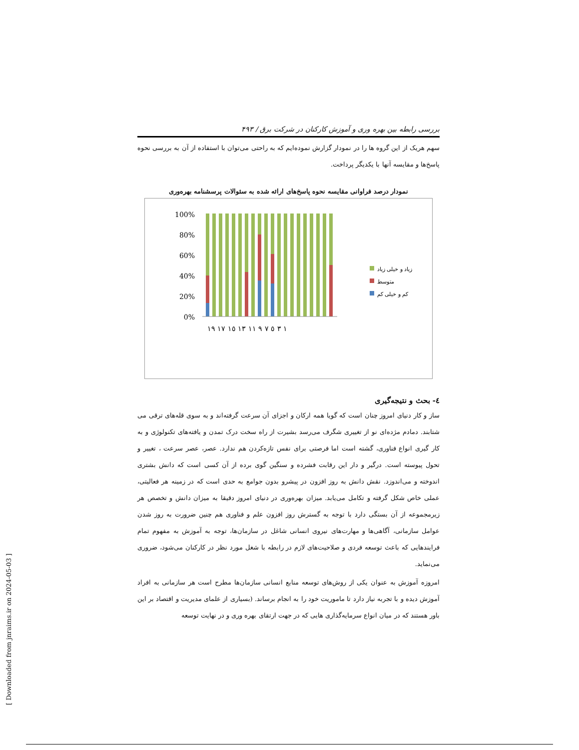بررسی رابطه بین بهره وری و آموزش کارکنان در شرکت برق / ۴۹۳
سهم هریک از این گروه ها را در نمودار گزارش نموده‌ایم که به راحتی می‌توان با استفاده از آن به بررسی نحوه پاسخ‌ها و مقایسه آنها با یکدیگر پرداخت.
نمودار درصد فراوانی مقایسه نحوه پاسخ‌های ارائه شده به سئوالات پرسشنامه بهره‌وری
100%
80%
60%
40%
20%
0%
١ ٣ ٥ ٧ ٩ ١١ ١٣ ١٥ ١٧ ١٩
زیاد و خیلی زیاد
متوسط
کم و خیلی کم
٤- بحث و نتیجه‌گیری
ساز و کار دنیای امروز چنان است که گویا همه ارکان و اجزای آن سرعت گرفته‌اند و به سوی قله‌های ترقی می شتابند. دمادم مژده‌ای نو از تغییری شگرف می‌رسد بشیرت از راه سخت درک تمدن و یافته‌های تکنولوژی و به کار گیری انواع فناوری، گشته است اما فرصتی برای نفس تازه‌کردن هم ندارد. عصر، عصر سرعت ، تغییر و تحول پیوسته است. درگیر و دار این رقابت فشرده و سنگین گوی برده از آن کسی است که دانش بشتری اندوخته و می‌اندوزد. نقش دانش به روز افزون در پیشرو بدون جوامع به حدی است که در زمینه هر فعالیتی، عملی خاص شکل گرفته و تکامل می‌یابد. میزان بهره‌وری در دنیای امروز دقیقا به میزان دانش و تخصص هر زیرمجموعه از آن بستگی دارد با توجه به گسترش روز افزون علم و فناوری هم چنین ضرورت به روز شدن عوامل سازمانی، آگاهی‌ها و مهارت‌های نیروی انسانی شاغل در سازمان‌ها، توجه به آموزش به مفهوم تمام فرایندهایی که باعث توسعه فردی و صلاحیت‌های لازم در رابطه با شغل مورد نظر در کارکنان می‌شود، ضروری می‌نماید.
امروزه آموزش به عنوان یکی از روش‌های توسعه منابع انسانی سازمان‌ها مطرح است هر سازمانی به افراد آموزش دیده و با تجربه نیاز دارد تا ماموریت خود را به انجام برساند. (بسیاری از علمای مدیریت و اقتصاد بر این باور هستند که در میان انواع سرمایه‌گذاری هایی که در جهت ارتقای بهره وری و در نهایت توسعه
[ Downloaded from jnraims.ir on 2024-05-03 ]